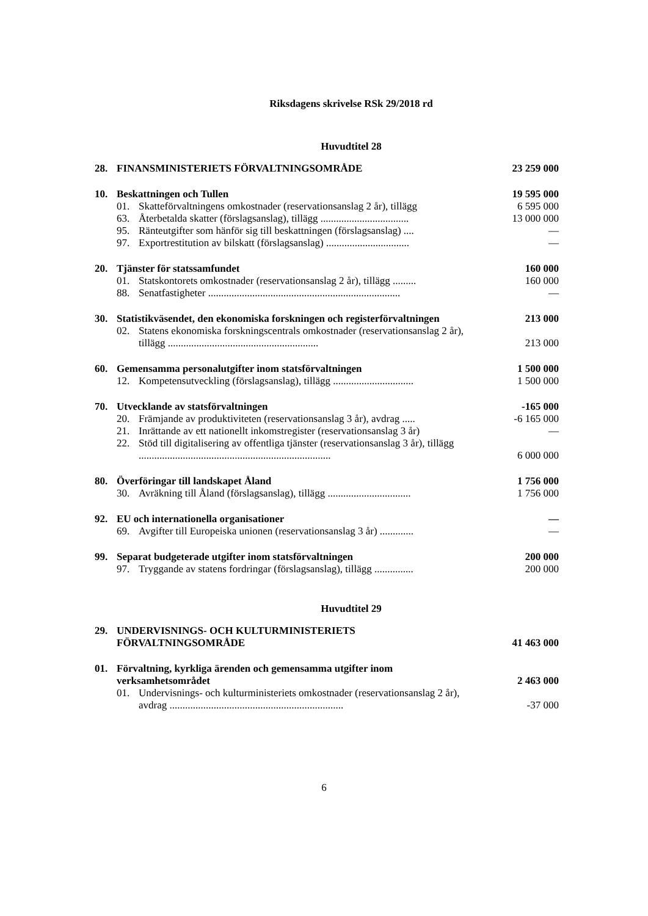Riksdagens skrivelse RSk 29/2018 rd
Huvudtitel 28
| 28. | FINANSMINISTERIETS FÖRVALTNINGSOMRÅDE | | 23 259 000 |
| 10. | Beskattningen och Tullen | | 19 595 000 |
| | 01. | Skatteförvaltningens omkostnader (reservationsanslag 2 år), tillägg | 6 595 000 |
| | 63. | Återbetalda skatter (förslagsanslag), tillägg .................................. | 13 000 000 |
| | 95. | Ränteutgifter som hänför sig till beskattningen (förslagsanslag) .... | — |
| | 97. | Exportrestitution av bilskatt (förslagsanslag) ................................ | — |
| 20. | Tjänster för statssamfundet | | 160 000 |
| | 01. | Statskontorets omkostnader (reservationsanslag 2 år), tillägg ......... | 160 000 |
| | 88. | Senatfastigheter .......................................................................... | — |
| 30. | Statistikväsendet, den ekonomiska forskningen och registerförvaltningen | | 213 000 |
| | 02. | Statens ekonomiska forskningscentrals omkostnader (reservationsanslag 2 år), tillägg .......................................................... | 213 000 |
| 60. | Gemensamma personalutgifter inom statsförvaltningen | | 1 500 000 |
| | 12. | Kompetensutveckling (förslagsanslag), tillägg ............................... | 1 500 000 |
| 70. | Utvecklande av statsförvaltningen | | -165 000 |
| | 20. | Främjande av produktiviteten (reservationsanslag 3 år), avdrag ..... | -6 165 000 |
| | 21. | Inrättande av ett nationellt inkomstregister (reservationsanslag 3 år) | — |
| | 22. | Stöd till digitalisering av offentliga tjänster (reservationsanslag 3 år), tillägg .......................................................................... | 6 000 000 |
| 80. | Överföringar till landskapet Åland | | 1 756 000 |
| | 30. | Avräkning till Åland (förslagsanslag), tillägg ................................ | 1 756 000 |
| 92. | EU och internationella organisationer | | — |
| | 69. | Avgifter till Europeiska unionen (reservationsanslag 3 år) ............. | — |
| 99. | Separat budgeterade utgifter inom statsförvaltningen | | 200 000 |
| | 97. | Tryggande av statens fordringar (förslagsanslag), tillägg ............... | 200 000 |
Huvudtitel 29
| 29. | UNDERVISNINGS- OCH KULTURMINISTERIETS FÖRVALTNINGSOMRÅDE | | 41 463 000 |
| 01. | Förvaltning, kyrkliga ärenden och gemensamma utgifter inom verksamhetsområdet | | 2 463 000 |
| | 01. | Undervisnings- och kulturministeriets omkostnader (reservationsanslag 2 år), avdrag ................................................................... | -37 000 |
6